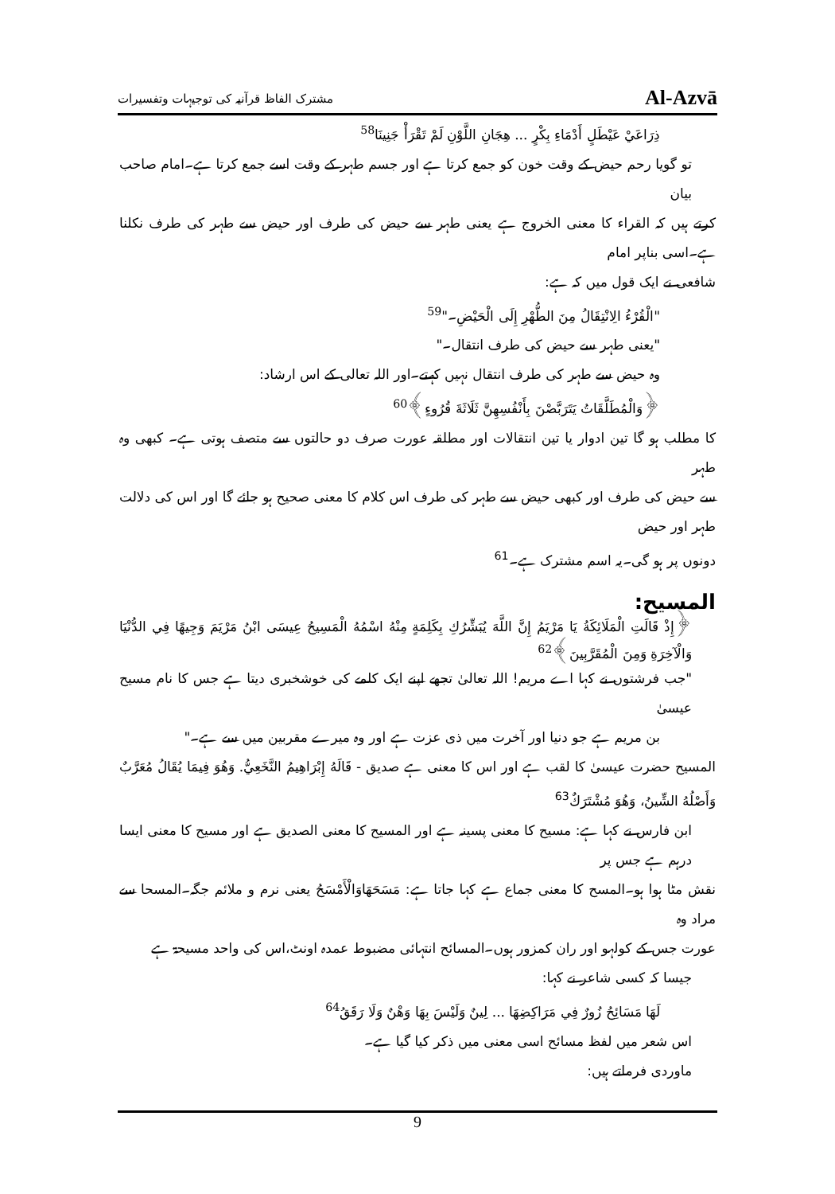مشترک الفاظ قرآنیہ کی توجیہات وتفسیرات Al-Azvā
ذِرَاعَيْ عَيْطَلٍ أَدْمَاءِ بِكْرٍ ... هِجَانِ اللَّوْنِ لَمْ تَقْرَأْ جَنِينَا<sup>58</sup>
تو گویا رحم حیض کے وقت خون کو جمع کرتا ہے اور جسم طہر کے وقت اسے جمع کرتا ہے۔امام صاحب بیان
کرتے ہیں کہ القراء کا معنی الخروج ہے یعنی طہر سے حیض کی طرف اور حیض سے طہر کی طرف نکلنا ہے۔اسی بناپر امام
شافعی نے ایک قول میں کہ ہے:
"الْقُرْءُ الِانْتِقَالُ مِنَ الطُّهْرِ إِلَى الْحَيْضِ۔"<sup>59</sup>
"یعنی طہر سے حیض کی طرف انتقال۔"
وہ حیض سے طہر کی طرف انتقال نہیں کہتے۔اور اللہ تعالی کے اس ارشاد:
﴿وَالْمُطَلَّقَاتُ يَتَرَبَّصْنَ بِأَنْفُسِهِنَّ ثَلَاثَةَ قُرُوءٍ﴾<sup>60</sup>
کا مطلب ہو گا تین ادوار یا تین انتقالات اور مطلقہ عورت صرف دو حالتوں سے متصف ہوتی ہے۔ کبھی وہ طہر
سے حیض کی طرف اور کبھی حیض سے طہر کی طرف اس کلام کا معنی صحیح ہو جائے گا اور اس کی دلالت طہر اور حیض
دونوں پر ہو گی۔یہ اسم مشترک ہے۔<sup>61</sup>
المسیح:
﴿إِذْ قَالَتِ الْمَلَائِكَةُ يَا مَرْيَمُ إِنَّ اللَّهَ يُبَشِّرُكِ بِكَلِمَةٍ مِنْهُ اسْمُهُ الْمَسِيحُ عِيسَى ابْنُ مَرْيَمَ وَجِيهًا فِي الدُّنْيَا وَالْآخِرَةِ وَمِنَ الْمُقَرَّبِينَ﴾<sup>62</sup>
"جب فرشتوں نے کہا اے مریم! اللہ تعالیٰ تجھے اپنے ایک کلمے کی خوشخبری دیتا ہے جس کا نام مسیح عیسیٰ
بن مریم ہے جو دنیا اور آخرت میں ذی عزت ہے اور وہ میرے مقربین میں سے ہے۔"
المسیح حضرت عیسیٰ کا لقب ہے اور اس کا معنی ہے صدیق - قَالَهُ إِبْرَاهِيمُ النَّخَعِيُّ. وَهُوَ فِيمَا يُقَالُ مُعَرَّبٌ وَأَصْلُهُ الشِّينُ، وَهُوَ مُشْتَرَكٌ<sup>63</sup>
ابن فارس نے کہا ہے: مسیح کا معنی پسینہ ہے اور المسیح کا معنی الصدیق ہے اور مسیح کا معنی ایسا درہم ہے جس پر
نقش مٹا ہوا ہو۔المسح کا معنی جماع ہے کہا جاتا ہے: مَسَحَهَاوَالْأَمْسَحُ یعنی نرم و ملائم جگہ۔المسحا سے مراد وہ
عورت جس کے کولہو اور ران کمزور ہوں۔المسائح انتہائی مضبوط عمدہ اونٹ،اس کی واحد مسیحۃ ہے
جیسا کہ کسی شاعر نے کہا:
لَهَا مَسَائِحُ زُورٌ فِي مَرَاكِضِهَا ... لِينٌ وَلَيْسَ بِهَا وَهْنٌ وَلَا رَقَقُ<sup>64</sup>
اس شعر میں لفظ مسائح اسی معنی میں ذکر کیا گیا ہے۔
ماوردی فرماتے ہیں:
9